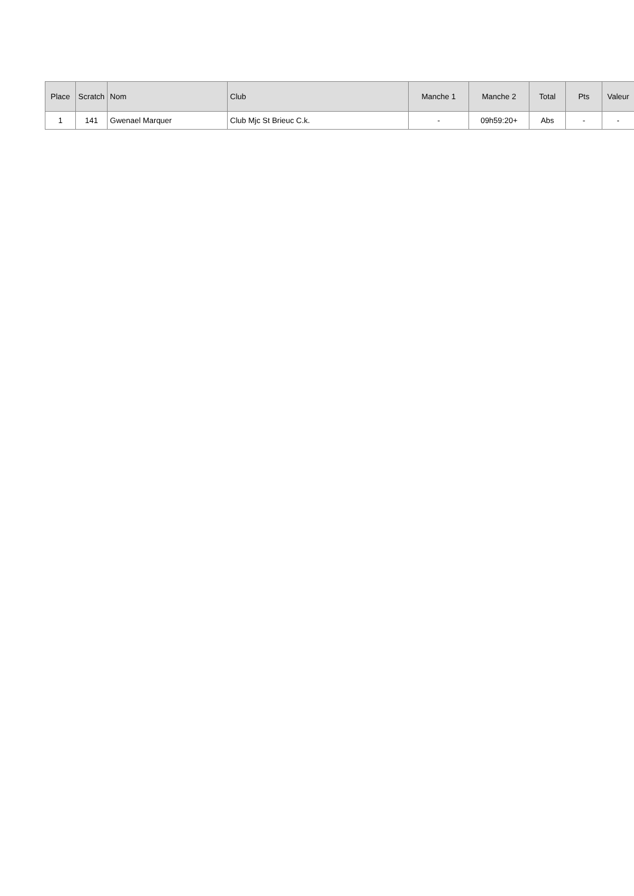| Place | Scratch | Nom | Club | Manche 1 | Manche 2 | Total | Pts | Valeur |
| --- | --- | --- | --- | --- | --- | --- | --- | --- |
| 1 | 141 | Gwenael Marquer | Club Mjc St Brieuc C.k. | - | 09h59:20+ | Abs | - | - |